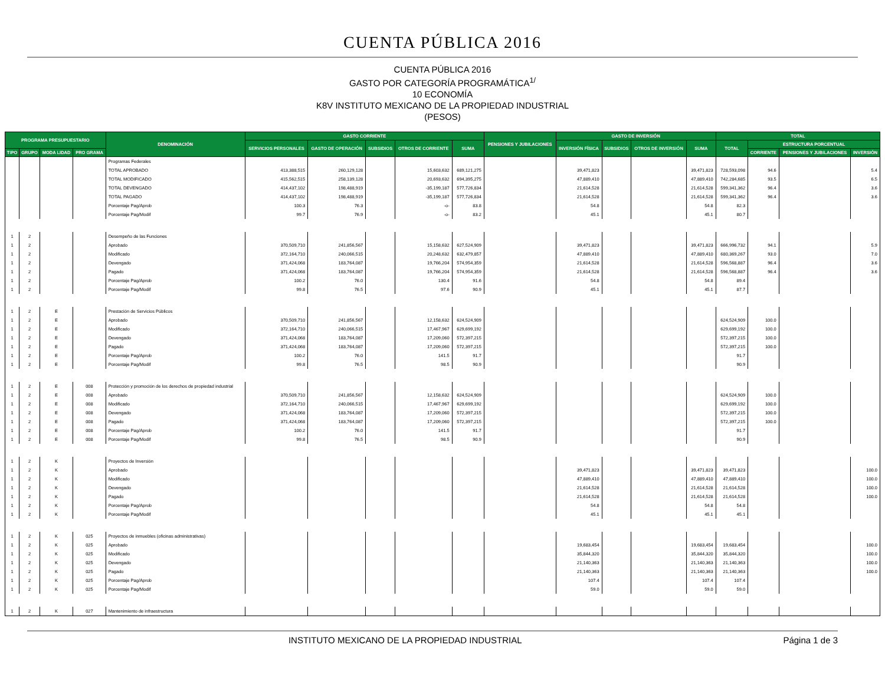CUENTA PÚBLICA 2016
CUENTA PÚBLICA 2016
GASTO POR CATEGORÍA PROGRAMÁTICA<sup>1/</sup>
10 ECONOMÍA
K8V INSTITUTO MEXICANO DE LA PROPIEDAD INDUSTRIAL
(PESOS)
| PROGRAMA PRESUPUESTARIO | | | | DENOMINACIÓN | GASTO CORRIENTE | | | | | PENSIONES Y JUBILACIONES | GASTO DE INVERSIÓN | | | | TOTAL | | | |
| --- | --- | --- | --- | --- | --- | --- | --- | --- | --- | --- | --- | --- | --- | --- | --- | --- | --- | --- |
| | | | | | SERVICIOS PERSONALES | GASTO DE OPERACIÓN | SUBSIDIOS | OTROS DE CORRIENTE | SUMA | | INVERSIÓN FÍSICA | SUBSIDIOS | OTROS DE INVERSIÓN | SUMA | TOTAL | ESTRUCTURA PORCENTUAL | | |
| TIPO | GRUPO | MODA LIDAD | PRO GRAMA | | | | | | | | | | | | | CORRIENTE | PENSIONES Y JUBILACIONES | INVERSIÓN |
| | | | | Programas Federales | | | | | | | | | | | | | | |
| | | | | TOTAL APROBADO | 413,388,515 | 260,129,128 | | 15,603,632 | 689,121,275 | | 39,471,823 | | | 39,471,823 | 728,593,098 | 94.6 | | 5.4 |
| | | | | TOTAL MODIFICADO | 415,562,515 | 258,139,128 | | 20,693,632 | 694,395,275 | | 47,889,410 | | | 47,889,410 | 742,284,685 | 93.5 | | 6.5 |
| | | | | TOTAL DEVENGADO | 414,437,102 | 198,488,919 | | -35,199,187 | 577,726,834 | | 21,614,528 | | | 21,614,528 | 599,341,362 | 96.4 | | 3.6 |
| | | | | TOTAL PAGADO | 414,437,102 | 198,488,919 | | -35,199,187 | 577,726,834 | | 21,614,528 | | | 21,614,528 | 599,341,362 | 96.4 | | 3.6 |
| | | | | Porcentaje Pag/Aprob | 100.3 | 76.3 | | -o- | 83.8 | | 54.8 | | | 54.8 | 82.3 | | | |
| | | | | Porcentaje Pag/Modif | 99.7 | 76.9 | | -o- | 83.2 | | 45.1 | | | 45.1 | 80.7 | | | |
| 1 | 2 | | | Desempeño de las Funciones | | | | | | | | | | | | | | |
| 1 | 2 | | | Aprobado | 370,509,710 | 241,856,567 | | 15,158,632 | 627,524,909 | | 39,471,823 | | | 39,471,823 | 666,996,732 | 94.1 | | 5.9 |
| 1 | 2 | | | Modificado | 372,164,710 | 240,066,515 | | 20,248,632 | 632,479,857 | | 47,889,410 | | | 47,889,410 | 680,369,267 | 93.0 | | 7.0 |
| 1 | 2 | | | Devengado | 371,424,068 | 183,764,087 | | 19,766,204 | 574,954,359 | | 21,614,528 | | | 21,614,528 | 596,568,887 | 96.4 | | 3.6 |
| 1 | 2 | | | Pagado | 371,424,068 | 183,764,087 | | 19,766,204 | 574,954,359 | | 21,614,528 | | | 21,614,528 | 596,568,887 | 96.4 | | 3.6 |
| 1 | 2 | | | Porcentaje Pag/Aprob | 100.2 | 76.0 | | 130.4 | 91.6 | | 54.8 | | | 54.8 | 89.4 | | | |
| 1 | 2 | | | Porcentaje Pag/Modif | 99.8 | 76.5 | | 97.6 | 90.9 | | 45.1 | | | 45.1 | 87.7 | | | |
| 1 | 2 | E | | Prestación de Servicios Públicos | | | | | | | | | | | | | | |
| 1 | 2 | E | | Aprobado | 370,509,710 | 241,856,567 | | 12,158,632 | 624,524,909 | | | | | | 624,524,909 | 100.0 | | |
| 1 | 2 | E | | Modificado | 372,164,710 | 240,066,515 | | 17,467,967 | 629,699,192 | | | | | | 629,699,192 | 100.0 | | |
| 1 | 2 | E | | Devengado | 371,424,068 | 183,764,087 | | 17,209,060 | 572,397,215 | | | | | | 572,397,215 | 100.0 | | |
| 1 | 2 | E | | Pagado | 371,424,068 | 183,764,087 | | 17,209,060 | 572,397,215 | | | | | | 572,397,215 | 100.0 | | |
| 1 | 2 | E | | Porcentaje Pag/Aprob | 100.2 | 76.0 | | 141.5 | 91.7 | | | | | | 91.7 | | | |
| 1 | 2 | E | | Porcentaje Pag/Modif | 99.8 | 76.5 | | 98.5 | 90.9 | | | | | | 90.9 | | | |
| 1 | 2 | E | 008 | Protección y promoción de los derechos de propiedad industrial | | | | | | | | | | | | | | |
| 1 | 2 | E | 008 | Aprobado | 370,509,710 | 241,856,567 | | 12,158,632 | 624,524,909 | | | | | | 624,524,909 | 100.0 | | |
| 1 | 2 | E | 008 | Modificado | 372,164,710 | 240,066,515 | | 17,467,967 | 629,699,192 | | | | | | 629,699,192 | 100.0 | | |
| 1 | 2 | E | 008 | Devengado | 371,424,068 | 183,764,087 | | 17,209,060 | 572,397,215 | | | | | | 572,397,215 | 100.0 | | |
| 1 | 2 | E | 008 | Pagado | 371,424,068 | 183,764,087 | | 17,209,060 | 572,397,215 | | | | | | 572,397,215 | 100.0 | | |
| 1 | 2 | E | 008 | Porcentaje Pag/Aprob | 100.2 | 76.0 | | 141.5 | 91.7 | | | | | | 91.7 | | | |
| 1 | 2 | E | 008 | Porcentaje Pag/Modif | 99.8 | 76.5 | | 98.5 | 90.9 | | | | | | 90.9 | | | |
| 1 | 2 | K | | Proyectos de Inversión | | | | | | | | | | | | | | |
| 1 | 2 | K | | Aprobado | | | | | | | 39,471,823 | | | 39,471,823 | 39,471,823 | | | 100.0 |
| 1 | 2 | K | | Modificado | | | | | | | 47,889,410 | | | 47,889,410 | 47,889,410 | | | 100.0 |
| 1 | 2 | K | | Devengado | | | | | | | 21,614,528 | | | 21,614,528 | 21,614,528 | | | 100.0 |
| 1 | 2 | K | | Pagado | | | | | | | 21,614,528 | | | 21,614,528 | 21,614,528 | | | 100.0 |
| 1 | 2 | K | | Porcentaje Pag/Aprob | | | | | | | 54.8 | | | 54.8 | 54.8 | | | |
| 1 | 2 | K | | Porcentaje Pag/Modif | | | | | | | 45.1 | | | 45.1 | 45.1 | | | |
| 1 | 2 | K | 025 | Proyectos de inmuebles (oficinas administrativas) | | | | | | | | | | | | | | |
| 1 | 2 | K | 025 | Aprobado | | | | | | | 19,683,454 | | | 19,683,454 | 19,683,454 | | | 100.0 |
| 1 | 2 | K | 025 | Modificado | | | | | | | 35,844,320 | | | 35,844,320 | 35,844,320 | | | 100.0 |
| 1 | 2 | K | 025 | Devengado | | | | | | | 21,140,363 | | | 21,140,363 | 21,140,363 | | | 100.0 |
| 1 | 2 | K | 025 | Pagado | | | | | | | 21,140,363 | | | 21,140,363 | 21,140,363 | | | 100.0 |
| 1 | 2 | K | 025 | Porcentaje Pag/Aprob | | | | | | | 107.4 | | | 107.4 | 107.4 | | | |
| 1 | 2 | K | 025 | Porcentaje Pag/Modif | | | | | | | 59.0 | | | 59.0 | 59.0 | | | |
| 1 | 2 | K | 027 | Mantenimiento de infraestructura | | | | | | | | | | | | | | |
INSTITUTO MEXICANO DE LA PROPIEDAD INDUSTRIAL
Página 1 de 3